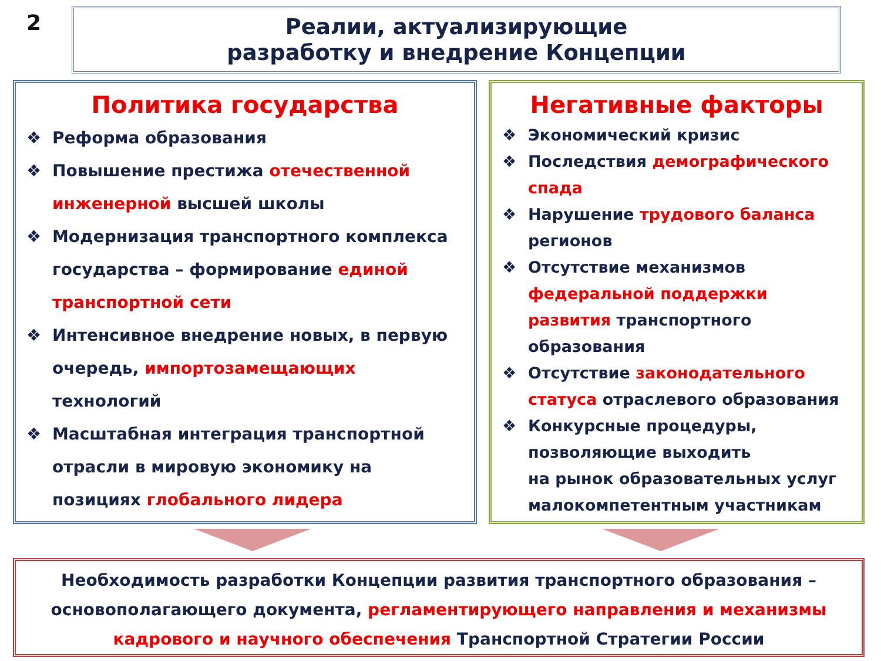2
Реалии, актуализирующие
разработку и внедрение Концепции
Политика государства
❖ Реформа образования
❖ Повышение престижа отечественной
инженерной высшей школы
❖ Модернизация транспортного комплекса
государства – формирование единой
транспортной сети
❖ Интенсивное внедрение новых, в первую
очередь, импортозамещающих
технологий
❖ Масштабная интеграция транспортной
отрасли в мировую экономику на
позициях глобального лидера
Негативные факторы
❖ Экономический кризис
❖ Последствия демографического
спада
❖ Нарушение трудового баланса
регионов
❖ Отсутствие механизмов
федеральной поддержки
развития транспортного
образования
❖ Отсутствие законодательного
статуса отраслевого образования
❖ Конкурсные процедуры,
позволяющие выходить
на рынок образовательных услуг
малокомпетентным участникам
Необходимость разработки Концепции развития транспортного образования –
основополагающего документа, регламентирующего направления и механизмы
кадрового и научного обеспечения Транспортной Стратегии России